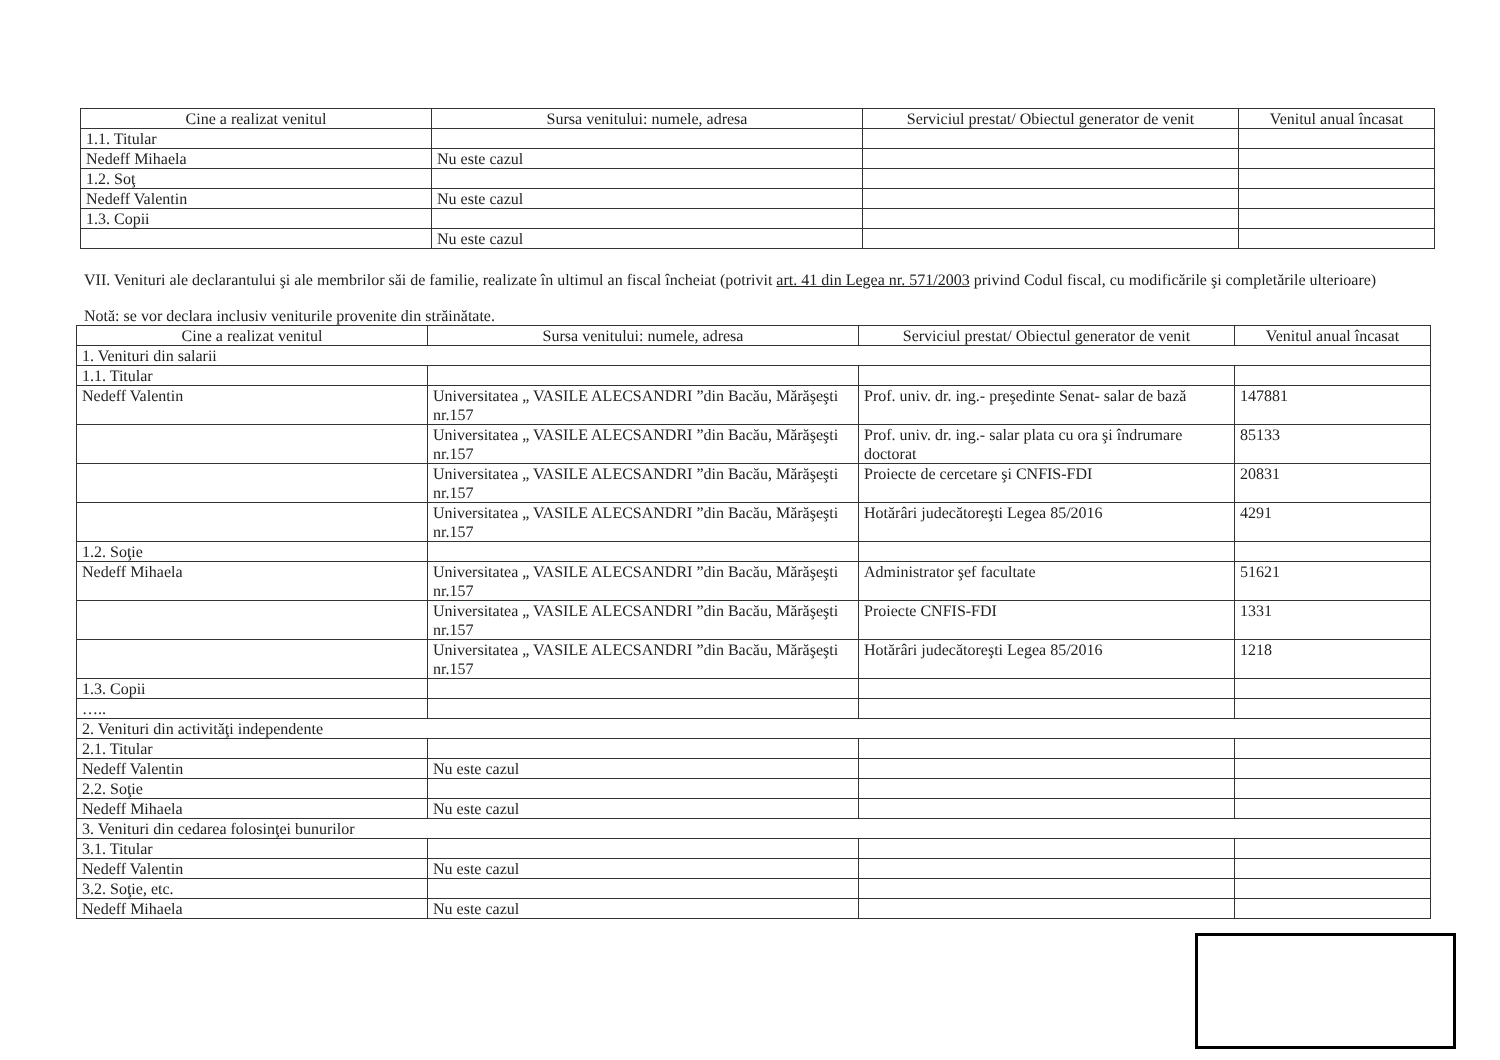| Cine a realizat venitul | Sursa venitului: numele, adresa | Serviciul prestat/ Obiectul generator de venit | Venitul anual încasat |
| --- | --- | --- | --- |
| 1.1. Titular | | | |
| Nedeff Mihaela | Nu este cazul | | |
| 1.2. Soţ | | | |
| Nedeff Valentin | Nu este cazul | | |
| 1.3. Copii | | | |
| | Nu este cazul | | |
VII. Venituri ale declarantului şi ale membrilor săi de familie, realizate în ultimul an fiscal încheiat (potrivit art. 41 din Legea nr. 571/2003 privind Codul fiscal, cu modificările şi completările ulterioare)
Notă: se vor declara inclusiv veniturile provenite din străinătate.
| Cine a realizat venitul | Sursa venitului: numele, adresa | Serviciul prestat/ Obiectul generator de venit | Venitul anual încasat |
| --- | --- | --- | --- |
| 1. Venituri din salarii | | | |
| 1.1. Titular | | | |
| Nedeff Valentin | Universitatea „ VASILE ALECSANDRI ”din Bacău, Mărăşeşti nr.157 | Prof. univ. dr. ing.- preşedinte Senat- salar de bază | 147881 |
| | Universitatea „ VASILE ALECSANDRI ”din Bacău, Mărăşeşti nr.157 | Prof. univ. dr. ing.- salar plata cu ora şi îndrumare doctorat | 85133 |
| | Universitatea „ VASILE ALECSANDRI ”din Bacău, Mărăşeşti nr.157 | Proiecte de cercetare şi CNFIS-FDI | 20831 |
| | Universitatea „ VASILE ALECSANDRI ”din Bacău, Mărăşeşti nr.157 | Hotărâri judecătoreşti Legea 85/2016 | 4291 |
| 1.2. Soţie | | | |
| Nedeff Mihaela | Universitatea „ VASILE ALECSANDRI ”din Bacău, Mărăşeşti nr.157 | Administrator şef facultate | 51621 |
| | Universitatea „ VASILE ALECSANDRI ”din Bacău, Mărăşeşti nr.157 | Proiecte CNFIS-FDI | 1331 |
| | Universitatea „ VASILE ALECSANDRI ”din Bacău, Mărăşeşti nr.157 | Hotărâri judecătoreşti Legea 85/2016 | 1218 |
| 1.3. Copii | | | |
| ….. | | | |
| 2. Venituri din activităţi independente | | | |
| 2.1. Titular | | | |
| Nedeff Valentin | Nu este cazul | | |
| 2.2. Soţie | | | |
| Nedeff Mihaela | Nu este cazul | | |
| 3. Venituri din cedarea folosinţei bunurilor | | | |
| 3.1. Titular | | | |
| Nedeff Valentin | Nu este cazul | | |
| 3.2. Soţie, etc. | | | |
| Nedeff Mihaela | Nu este cazul | | |